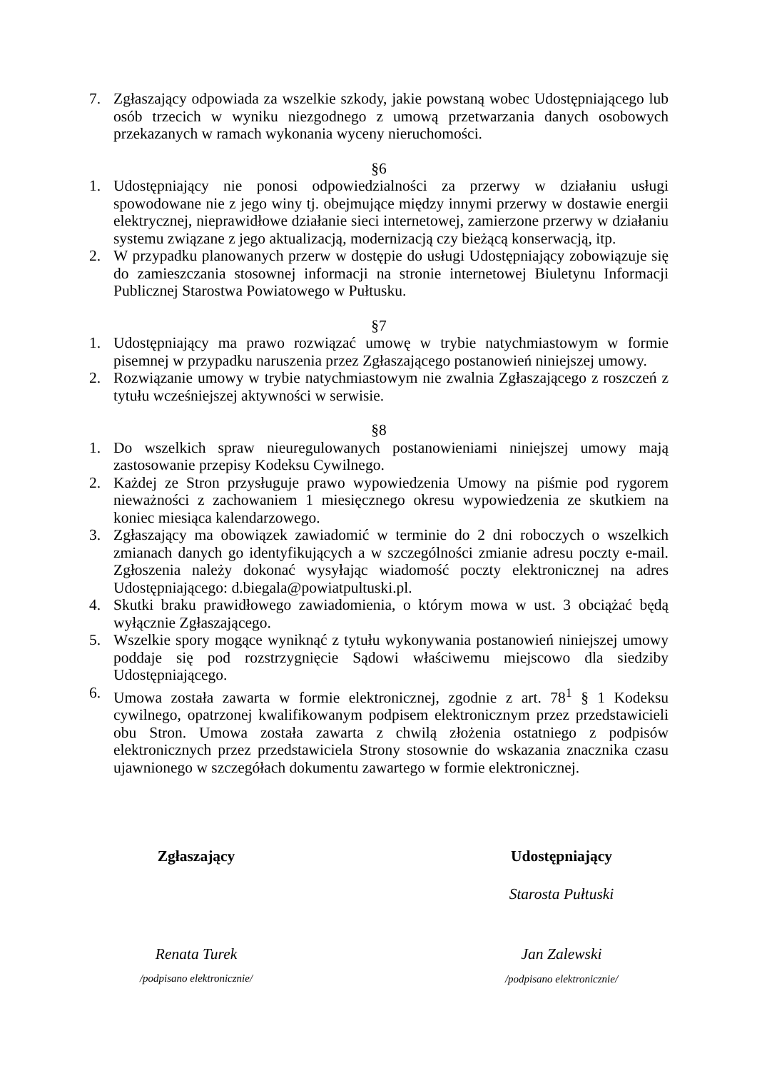7. Zgłaszający odpowiada za wszelkie szkody, jakie powstaną wobec Udostępniającego lub osób trzecich w wyniku niezgodnego z umową przetwarzania danych osobowych przekazanych w ramach wykonania wyceny nieruchomości.
§6
1. Udostępniający nie ponosi odpowiedzialności za przerwy w działaniu usługi spowodowane nie z jego winy tj. obejmujące między innymi przerwy w dostawie energii elektrycznej, nieprawidłowe działanie sieci internetowej, zamierzone przerwy w działaniu systemu związane z jego aktualizacją, modernizacją czy bieżącą konserwacją, itp.
2. W przypadku planowanych przerw w dostępie do usługi Udostępniający zobowiązuje się do zamieszczania stosownej informacji na stronie internetowej Biuletynu Informacji Publicznej Starostwa Powiatowego w Pułtusku.
§7
1. Udostępniający ma prawo rozwiązać umowę w trybie natychmiastowym w formie pisemnej w przypadku naruszenia przez Zgłaszającego postanowień niniejszej umowy.
2. Rozwiązanie umowy w trybie natychmiastowym nie zwalnia Zgłaszającego z roszczeń z tytułu wcześniejszej aktywności w serwisie.
§8
1. Do wszelkich spraw nieuregulowanych postanowieniami niniejszej umowy mają zastosowanie przepisy Kodeksu Cywilnego.
2. Każdej ze Stron przysługuje prawo wypowiedzenia Umowy na piśmie pod rygorem nieważności z zachowaniem 1 miesięcznego okresu wypowiedzenia ze skutkiem na koniec miesiąca kalendarzowego.
3. Zgłaszający ma obowiązek zawiadomić w terminie do 2 dni roboczych o wszelkich zmianach danych go identyfikujących a w szczególności zmianie adresu poczty e-mail. Zgłoszenia należy dokonać wysyłając wiadomość poczty elektronicznej na adres Udostępniającego: d.biegala@powiatpultuski.pl.
4. Skutki braku prawidłowego zawiadomienia, o którym mowa w ust. 3 obciążać będą wyłącznie Zgłaszającego.
5. Wszelkie spory mogące wyniknąć z tytułu wykonywania postanowień niniejszej umowy poddaje się pod rozstrzygnięcie Sądowi właściwemu miejscowo dla siedziby Udostępniającego.
6. Umowa została zawarta w formie elektronicznej, zgodnie z art. 78<sup>1</sup> § 1 Kodeksu cywilnego, opatrzonej kwalifikowanym podpisem elektronicznym przez przedstawicieli obu Stron. Umowa została zawarta z chwilą złożenia ostatniego z podpisów elektronicznych przez przedstawiciela Strony stosownie do wskazania znacznika czasu ujawnionego w szczegółach dokumentu zawartego w formie elektronicznej.
Zgłaszający
Renata Turek
/podpisano elektronicznie/
Udostępniający
Starosta Pułtuski
Jan Zalewski
/podpisano elektronicznie/